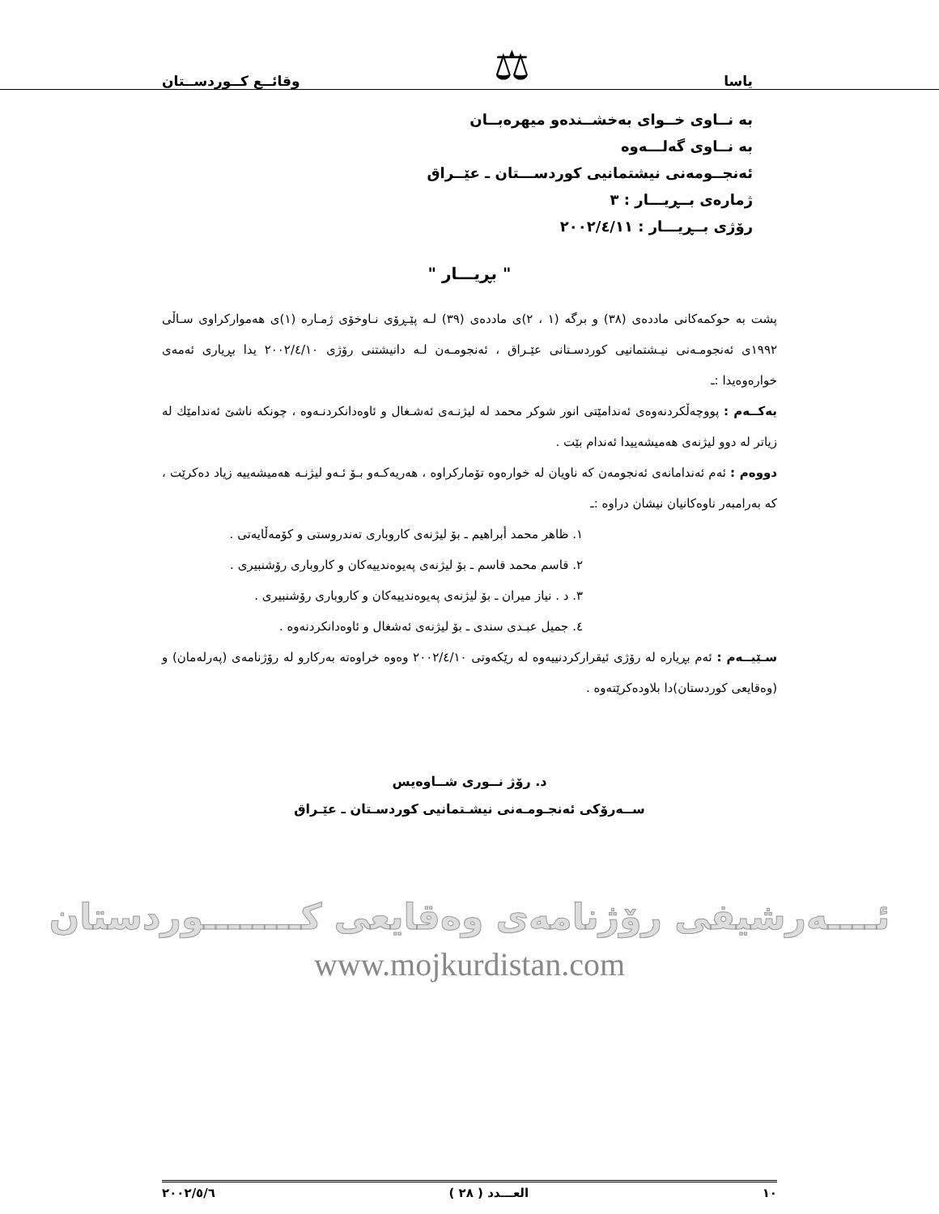ياسا ⚖ وقائــع كــوردســتان
بە نــاوی خــوای بەخشــندەو میهرەبــان
بە نــاوی گەلـــەوە
ئەنجــومەنی نیشتمانیی کوردســـتان ـ عێــراق
ژمارەی بــڕیـــار : ٣
رۆژی بــڕیـــار : ٢٠٠٢/٤/١١
" بڕیـــار "
پشت بە حوکمەکانی ماددەی (٣٨) و برگە (١ ، ٢)ی ماددەی (٣٩) لـە پێـڕۆی نـاوخۆی ژمـارە (١)ی هەموارکراوی سـاڵی ١٩٩٢ی ئەنجومـەنی نیـشتمانیی کوردسـتانی عێـراق ، ئەنجومـەن لـە دانیشتنی رۆژی ٢٠٠٢/٤/١٠ یدا بڕیاری ئەمەی خوارەوەیدا :ـ
یەکــەم : پووچەڵکردنەوەی ئەندامێتی انور شوکر محمد لە لیژنـەی ئەشـغال و ئاوەدانکردنـەوە ، چونکە ناشێ ئەندامێك لە زیاتر لە دوو لیژنەی هەمیشەییدا ئەندام بێت .
دووەم : ئەم ئەندامانەی ئەنجومەن کە ناویان لە خوارەوە تۆمارکراوە ، هەریەکـەو بـۆ ئـەو لیژنـە هەمیشەییە زیاد دەکرێت ، کە بەرامبەر ناوەکانیان نیشان دراوە :ـ
١. ظاهر محمد أبراهيم ـ بۆ لیژنەی کاروباری تەندروستی و کۆمەڵایەتی .
٢. قاسم محمد قاسم ـ بۆ لیژنەی پەیوەندییەکان و کاروباری رۆشنبیری .
٣. د . نیاز میران ـ بۆ لیژنەی پەیوەندییەکان و کاروباری رۆشنبیری .
٤. جمیل عبـدی سندی ـ بۆ لیژنەی ئەشغال و ئاوەدانکردنەوە .
سـێیــەم : ئەم بڕیارە لە رۆژی ئیقرارکردنییەوە لە رێکەوتی ٢٠٠٢/٤/١٠ وەوە خراوەتە بەرکارو لە رۆژنامەی (پەرلەمان) و (وەقایعی کوردستان)دا بلاودەکرێتەوە .
د. رۆژ نــوری شــاوەیس
ســەرۆکی ئەنجـومـەنی نیشـتمانیی کوردسـتان ـ عێـراق
ئــــەرشیفی رۆژنامەی وەقایعی کــــــــوردستان
www.mojkurdistan.com
١٠ العـــدد ( ٢٨ ) ٢٠٠٢/٥/٦